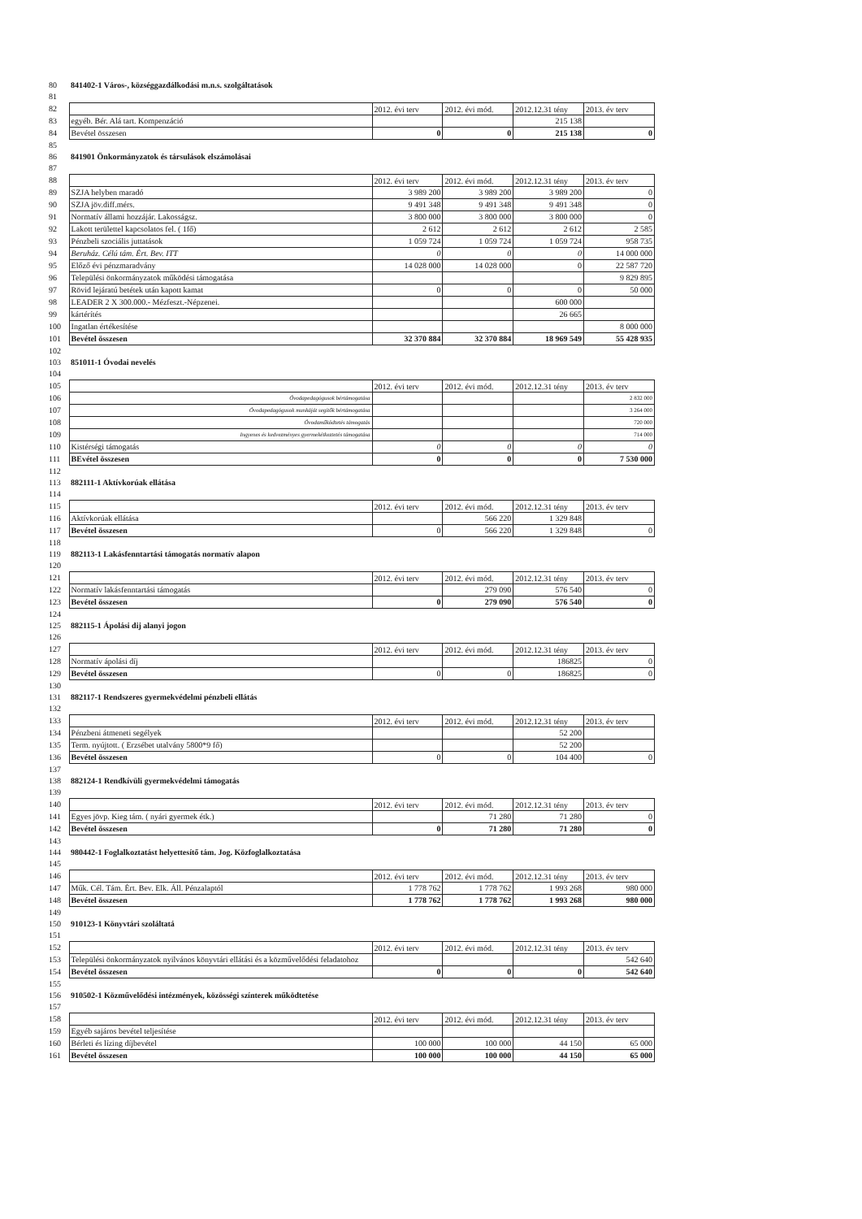| 80 | 841402-1 Város-, községgazdálkodási m.n.s. szolgáltatások | | | | |
| 81 | | | | | |
| 82 | | 2012. évi terv | 2012. évi mód. | 2012.12.31 tény | 2013. év terv |
| 83 | egyéb. Bér. Alá tart. Kompenzáció | | | 215 138 | |
| 84 | Bevétel összesen | 0 | 0 | 215 138 | 0 |
| 85 | | | | | |
| 86 | 841901 Önkormányzatok és társulások elszámolásai | | | | |
| 87 | | | | | |
| 88 | | 2012. évi terv | 2012. évi mód. | 2012.12.31 tény | 2013. év terv |
| 89 | SZJA helyben maradó | 3 989 200 | 3 989 200 | 3 989 200 | 0 |
| 90 | SZJA jöv.diff.mérs. | 9 491 348 | 9 491 348 | 9 491 348 | 0 |
| 91 | Normatív állami hozzájár. Lakosságsz. | 3 800 000 | 3 800 000 | 3 800 000 | 0 |
| 92 | Lakott területtel kapcsolatos fel. ( 1fő) | 2 612 | 2 612 | 2 612 | 2 585 |
| 93 | Pénzbeli szociális juttatások | 1 059 724 | 1 059 724 | 1 059 724 | 958 735 |
| 94 | Beruház. Célú tám. Ért. Bev. ITT | 0 | 0 | 0 | 14 000 000 |
| 95 | Előző évi pénzmaradvány | 14 028 000 | 14 028 000 | 0 | 22 587 720 |
| 96 | Települési önkormányzatok működési támogatása | | | | 9 829 895 |
| 97 | Rövid lejáratú betétek után kapott kamat | 0 | 0 | 0 | 50 000 |
| 98 | LEADER 2 X 300.000.- Mézfeszt.-Népzenei. | | | 600 000 | |
| 99 | kártérítés | | | 26 665 | |
| 100 | Ingatlan értékesítése | | | | 8 000 000 |
| 101 | Bevétel összesen | 32 370 884 | 32 370 884 | 18 969 549 | 55 428 935 |
| 102 | | | | | |
| 103 | 851011-1 Óvodai nevelés | | | | |
| 104 | | | | | |
| 105 | | 2012. évi terv | 2012. évi mód. | 2012.12.31 tény | 2013. év terv |
| 106 | Óvodapedagógusok bértámogatása | | | | 2 832 000 |
| 107 | Óvodapedagógusok munkáját segítők bértámogatása | | | | 3 264 000 |
| 108 | Óvodaműködtetés támogatás | | | | 720 000 |
| 109 | Ingyenes és kedvezményes gyermekétkeztetés támogatása | | | | 714 000 |
| 110 | Kistérségi támogatás | 0 | 0 | 0 | 0 |
| 111 | BEvétel összesen | 0 | 0 | 0 | 7 530 000 |
| 112 | | | | | |
| 113 | 882111-1 Aktívkorúak ellátása | | | | |
| 114 | | | | | |
| 115 | | 2012. évi terv | 2012. évi mód. | 2012.12.31 tény | 2013. év terv |
| 116 | Aktívkorúak ellátása | | 566 220 | 1 329 848 | |
| 117 | Bevétel összesen | 0 | 566 220 | 1 329 848 | 0 |
| 118 | | | | | |
| 119 | 882113-1 Lakásfenntartási támogatás normatív alapon | | | | |
| 120 | | | | | |
| 121 | | 2012. évi terv | 2012. évi mód. | 2012.12.31 tény | 2013. év terv |
| 122 | Normatív lakásfenntartási támogatás | | 279 090 | 576 540 | 0 |
| 123 | Bevétel összesen | 0 | 279 090 | 576 540 | 0 |
| 124 | | | | | |
| 125 | 882115-1 Ápolási dij alanyi jogon | | | | |
| 126 | | | | | |
| 127 | | 2012. évi terv | 2012. évi mód. | 2012.12.31 tény | 2013. év terv |
| 128 | Normatív ápolási díj | | | 186825 | 0 |
| 129 | Bevétel összesen | 0 | 0 | 186825 | 0 |
| 130 | | | | | |
| 131 | 882117-1 Rendszeres gyermekvédelmi pénzbeli ellátás | | | | |
| 132 | | | | | |
| 133 | | 2012. évi terv | 2012. évi mód. | 2012.12.31 tény | 2013. év terv |
| 134 | Pénzbeni átmeneti segélyek | | | 52 200 | |
| 135 | Term. nyújtott. ( Erzsébet utalvány 5800*9 fő) | | | 52 200 | |
| 136 | Bevétel összesen | 0 | 0 | 104 400 | 0 |
| 137 | | | | | |
| 138 | 882124-1 Rendkívüli gyermekvédelmi támogatás | | | | |
| 139 | | | | | |
| 140 | | 2012. évi terv | 2012. évi mód. | 2012.12.31 tény | 2013. év terv |
| 141 | Egyes jövp. Kieg tám. ( nyári gyermek étk.) | | 71 280 | 71 280 | 0 |
| 142 | Bevétel összesen | 0 | 71 280 | 71 280 | 0 |
| 143 | | | | | |
| 144 | 980442-1 Foglalkoztatást helyettesítő tám. Jog. Közfoglalkoztatása | | | | |
| 145 | | | | | |
| 146 | | 2012. évi terv | 2012. évi mód. | 2012.12.31 tény | 2013. év terv |
| 147 | Műk. Cél. Tám. Ért. Bev. Elk. Áll. Pénzalaptól | 1 778 762 | 1 778 762 | 1 993 268 | 980 000 |
| 148 | Bevétel összesen | 1 778 762 | 1 778 762 | 1 993 268 | 980 000 |
| 149 | | | | | |
| 150 | 910123-1 Könyvtári szoláltatá | | | | |
| 151 | | | | | |
| 152 | | 2012. évi terv | 2012. évi mód. | 2012.12.31 tény | 2013. év terv |
| 153 | Települési önkormányzatok nyilvános könyvtári ellátási és a közművelődési feladatohoz | | | | 542 640 |
| 154 | Bevétel összesen | 0 | 0 | 0 | 542 640 |
| 155 | | | | | |
| 156 | 910502-1 Közművelődési intézmények, közösségi színterek működtetése | | | | |
| 157 | | | | | |
| 158 | | 2012. évi terv | 2012. évi mód. | 2012.12.31 tény | 2013. év terv |
| 159 | Egyéb sajáros bevétel teljesítése | | | | |
| 160 | Bérleti és lízing díjbevétel | 100 000 | 100 000 | 44 150 | 65 000 |
| 161 | Bevétel összesen | 100 000 | 100 000 | 44 150 | 65 000 |